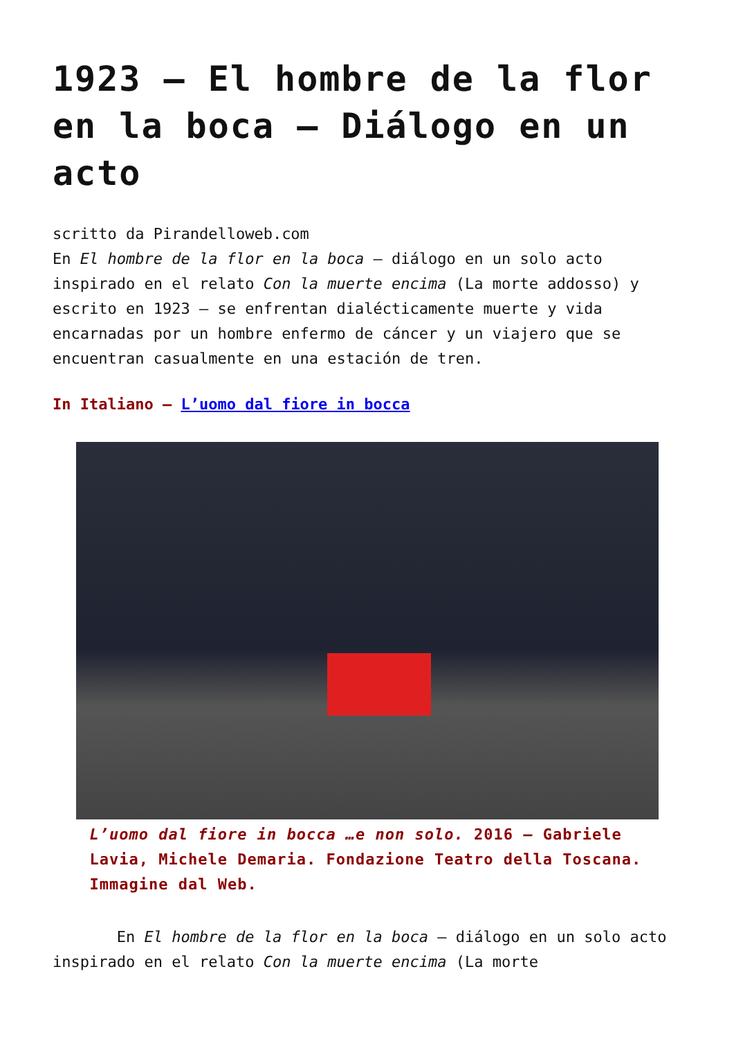1923 – El hombre de la flor en la boca – Diálogo en un acto
scritto da Pirandelloweb.com
En El hombre de la flor en la boca – diálogo en un solo acto inspirado en el relato Con la muerte encima (La morte addosso) y escrito en 1923 – se enfrentan dialécticamente muerte y vida encarnadas por un hombre enfermo de cáncer y un viajero que se encuentran casualmente en una estación de tren.
In Italiano – L’uomo dal fiore in bocca
L’uomo dal fiore in bocca …e non solo. 2016 – Gabriele Lavia, Michele Demaria. Fondazione Teatro della Toscana. Immagine dal Web.
En El hombre de la flor en la boca – diálogo en un solo acto inspirado en el relato Con la muerte encima (La morte